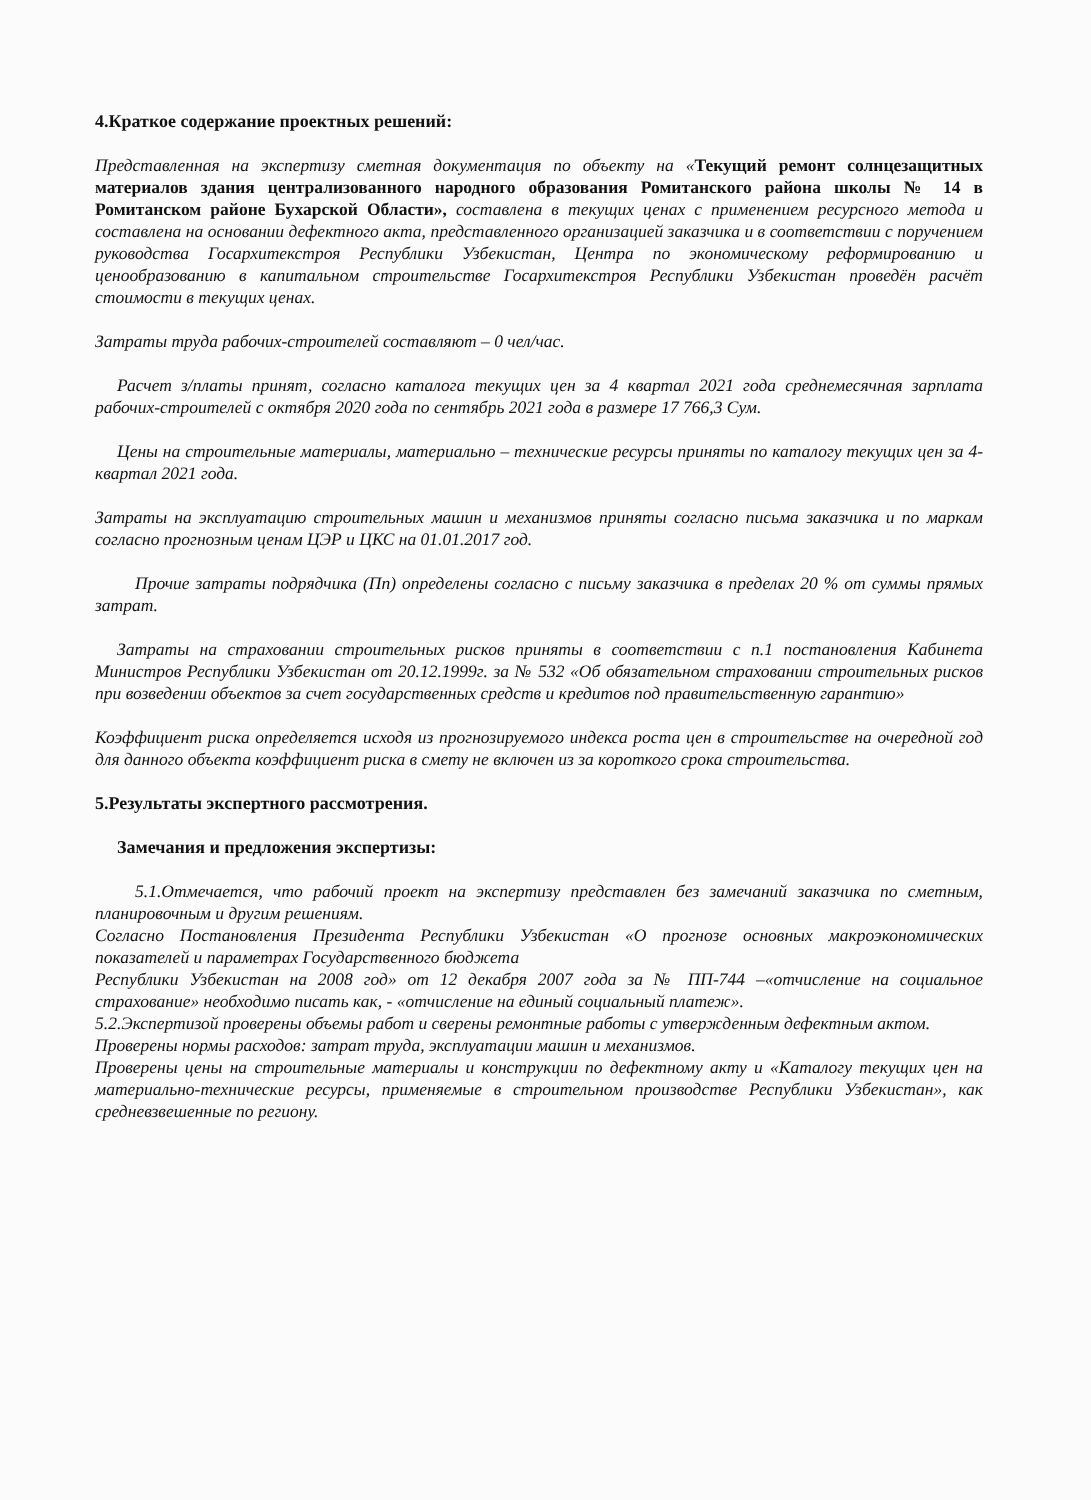4.Краткое содержание проектных решений:
Представленная на экспертизу сметная документация по объекту на «Текущий ремонт солнцезащитных материалов здания централизованного народного образования Ромитанского района школы № 14 в Ромитанском районе Бухарской Области», составлена в текущих ценах с применением ресурсного метода и составлена на основании дефектного акта, представленного организацией заказчика и в соответствии с поручением руководства Госархитекстроя Республики Узбекистан, Центра по экономическому реформированию и ценообразованию в капитальном строительстве Госархитекстроя Республики Узбекистан проведён расчёт стоимости в текущих ценах.
Затраты труда рабочих-строителей составляют – 0 чел/час.
Расчет з/платы принят, согласно каталога текущих цен за 4 квартал 2021 года среднемесячная зарплата рабочих-строителей с октября 2020 года по сентябрь 2021 года в размере 17 766,3 Сум.
Цены на строительные материалы, материально – технические ресурсы приняты по каталогу текущих цен за 4-квартал 2021 года.
Затраты на эксплуатацию строительных машин и механизмов приняты согласно письма заказчика и по маркам согласно прогнозным ценам ЦЭР и ЦКС на 01.01.2017 год.
Прочие затраты подрядчика (Пп) определены согласно с письму заказчика в пределах 20 % от суммы прямых затрат.
Затраты на страховании строительных рисков приняты в соответствии с п.1 постановления Кабинета Министров Республики Узбекистан от 20.12.1999г. за № 532 «Об обязательном страховании строительных рисков при возведении объектов за счет государственных средств и кредитов под правительственную гарантию»
Коэффициент риска определяется исходя из прогнозируемого индекса роста цен в строительстве на очередной год для данного объекта коэффициент риска в смету не включен из за короткого срока строительства.
5.Результаты экспертного рассмотрения.
Замечания и предложения экспертизы:
5.1.Отмечается, что рабочий проект на экспертизу представлен без замечаний заказчика по сметным, планировочным и другим решениям.
Согласно Постановления Президента Республики Узбекистан «О прогнозе основных макроэкономических показателей и параметрах Государственного бюджета
Республики Узбекистан на 2008 год» от 12 декабря 2007 года за № ПП-744 –«отчисление на социальное страхование» необходимо писать как, - «отчисление на единый социальный платеж».
5.2.Экспертизой проверены объемы работ и сверены ремонтные работы с утвержденным дефектным актом.
Проверены нормы расходов: затрат труда, эксплуатации машин и механизмов.
Проверены цены на строительные материалы и конструкции по дефектному акту и «Каталогу текущих цен на материально-технические ресурсы, применяемые в строительном производстве Республики Узбекистан», как средневзвешенные по региону.